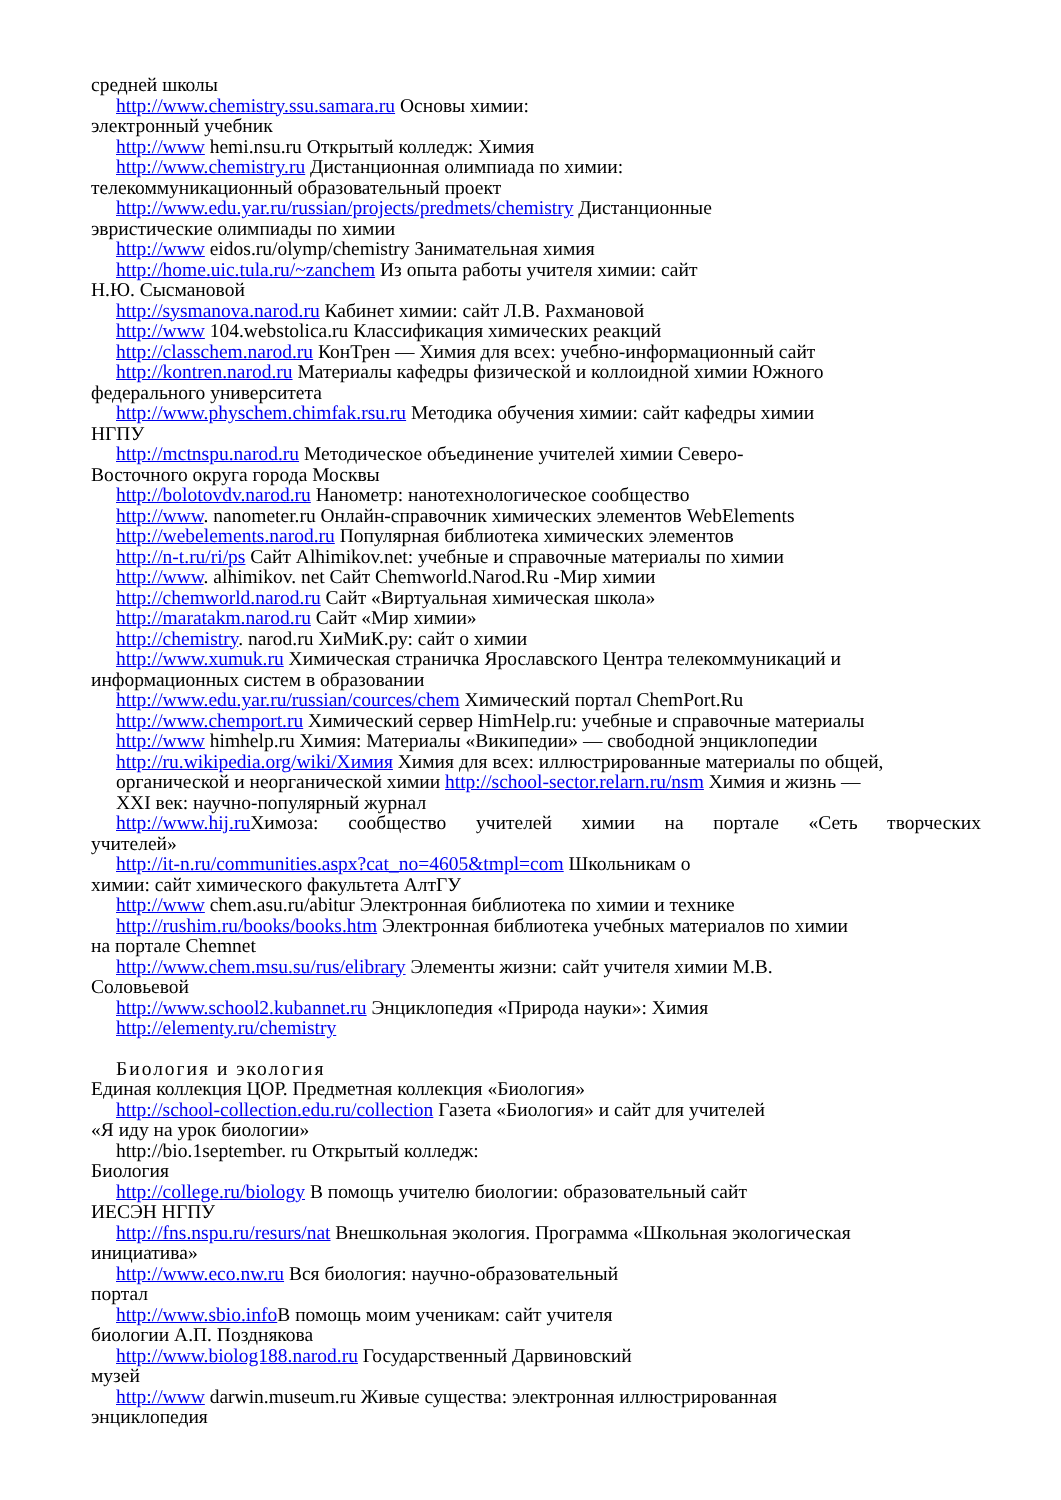средней школы
http://www.chemistry.ssu.samara.ru Основы химии:
электронный учебник
http://www hemi.nsu.ru Открытый колледж: Химия
http://www.chemistry.ru Дистанционная олимпиада по химии:
телекоммуникационный образовательный проект
http://www.edu.yar.ru/russian/projects/predmets/chemistry Дистанционные
эвристические олимпиады по химии
http://www eidos.ru/olymp/chemistry Занимательная химия
http://home.uic.tula.ru/~zanchem Из опыта работы учителя химии: сайт
Н.Ю. Сысмановой
http://sysmanova.narod.ru Кабинет химии: сайт Л.В. Рахмановой
http://www 104.webstolica.ru Классификация химических реакций
http://classchem.narod.ru КонТрен — Химия для всех: учебно-информационный сайт
http://kontren.narod.ru Материалы кафедры физической и коллоидной химии Южного
федерального университета
http://www.physchem.chimfak.rsu.ru Методика обучения химии: сайт кафедры химии
НГПУ
http://mctnspu.narod.ru Методическое объединение учителей химии Северо-
Восточного округа города Москвы
http://bolotovdv.narod.ru Нанометр: нанотехнологическое сообщество
http://www. nanometer.ru Онлайн-справочник химических элементов WebElements
http://webelements.narod.ru Популярная библиотека химических элементов
http://n-t.ru/ri/ps Сайт Alhimikov.net: учебные и справочные материалы по химии
http://www. alhimikov. net Сайт Chemworld.Narod.Ru -Мир химии
http://chemworld.narod.ru Сайт «Виртуальная химическая школа»
http://maratakm.narod.ru Сайт «Мир химии»
http://chemistry. narod.ru ХиМиК.ру: сайт о химии
http://www.xumuk.ru Химическая страничка Ярославского Центра телекоммуникаций и
информационных систем в образовании
http://www.edu.yar.ru/russian/cources/chem Химический портал ChemPort.Ru
http://www.chemport.ru Химический сервер HimHelp.ru: учебные и справочные материалы
http://www himhelp.ru Химия: Материалы «Википедии» — свободной энциклопедии
http://ru.wikipedia.org/wiki/Химия Химия для всех: иллюстрированные материалы по общей,
органической и неорганической химии http://school-sector.relarn.ru/nsm Химия и жизнь —
XXI век: научно-популярный журнал
http://www.hij.ru Химоза: сообщество учителей химии на портале «Сеть творческих
учителей»
http://it-n.ru/communities.aspx?cat_no=4605&tmpl=com Школьникам о
химии: сайт химического факультета АлтГУ
http://www chem.asu.ru/abitur Электронная библиотека по химии и технике
http://rushim.ru/books/books.htm Электронная библиотека учебных материалов по химии
на портале Chemnet
http://www.chem.msu.su/rus/elibrary Элементы жизни: сайт учителя химии М.В.
Соловьевой
http://www.school2.kubannet.ru Энциклопедия «Природа науки»: Химия
http://elementy.ru/chemistry
Биология и экология
Единая коллекция ЦОР. Предметная коллекция «Биология»
http://school-collection.edu.ru/collection Газета «Биология» и сайт для учителей
«Я иду на урок биологии»
http://bio.1september. ru Открытый колледж:
Биология
http://college.ru/biology В помощь учителю биологии: образовательный сайт
ИЕСЭН НГПУ
http://fns.nspu.ru/resurs/nat Внешкольная экология. Программа «Школьная экологическая
инициатива»
http://www.eco.nw.ru Вся биология: научно-образовательный
портал
http://www.sbio.info В помощь моим ученикам: сайт учителя
биологии А.П. Позднякова
http://www.biolog188.narod.ru Государственный Дарвиновский
музей
http://www darwin.museum.ru Живые существа: электронная иллюстрированная
энциклопедия